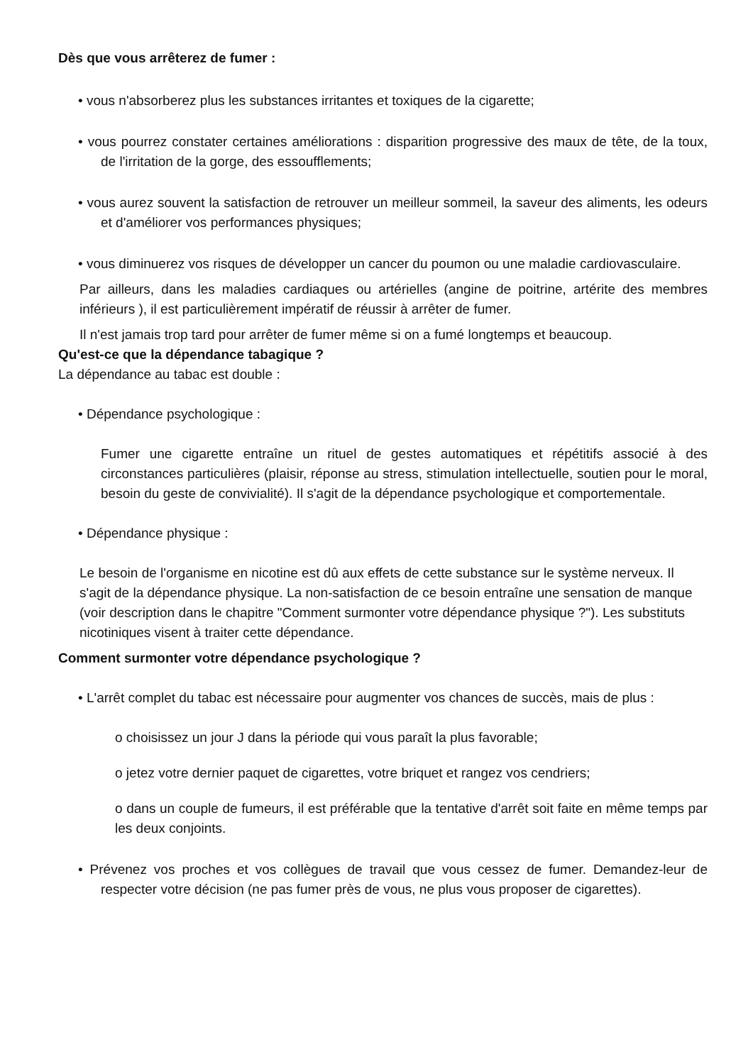Dès que vous arrêterez de fumer :
• vous n'absorberez plus les substances irritantes et toxiques de la cigarette;
• vous pourrez constater certaines améliorations : disparition progressive des maux de tête, de la toux, de l'irritation de la gorge, des essoufflements;
• vous aurez souvent la satisfaction de retrouver un meilleur sommeil, la saveur des aliments, les odeurs et d'améliorer vos performances physiques;
• vous diminuerez vos risques de développer un cancer du poumon ou une maladie cardiovasculaire.
Par ailleurs, dans les maladies cardiaques ou artérielles (angine de poitrine, artérite des membres inférieurs ), il est particulièrement impératif de réussir à arrêter de fumer.
Il n'est jamais trop tard pour arrêter de fumer même si on a fumé longtemps et beaucoup.
Qu'est-ce que la dépendance tabagique ?
La dépendance au tabac est double :
• Dépendance psychologique :
Fumer une cigarette entraîne un rituel de gestes automatiques et répétitifs associé à des circonstances particulières (plaisir, réponse au stress, stimulation intellectuelle, soutien pour le moral, besoin du geste de convivialité). Il s'agit de la dépendance psychologique et comportementale.
• Dépendance physique :
Le besoin de l'organisme en nicotine est dû aux effets de cette substance sur le système nerveux. Il s'agit de la dépendance physique. La non-satisfaction de ce besoin entraîne une sensation de manque (voir description dans le chapitre "Comment surmonter votre dépendance physique ?"). Les substituts nicotiniques visent à traiter cette dépendance.
Comment surmonter votre dépendance psychologique ?
• L'arrêt complet du tabac est nécessaire pour augmenter vos chances de succès, mais de plus :
o choisissez un jour J dans la période qui vous paraît la plus favorable;
o jetez votre dernier paquet de cigarettes, votre briquet et rangez vos cendriers;
o dans un couple de fumeurs, il est préférable que la tentative d'arrêt soit faite en même temps par les deux conjoints.
• Prévenez vos proches et vos collègues de travail que vous cessez de fumer. Demandez-leur de respecter votre décision (ne pas fumer près de vous, ne plus vous proposer de cigarettes).